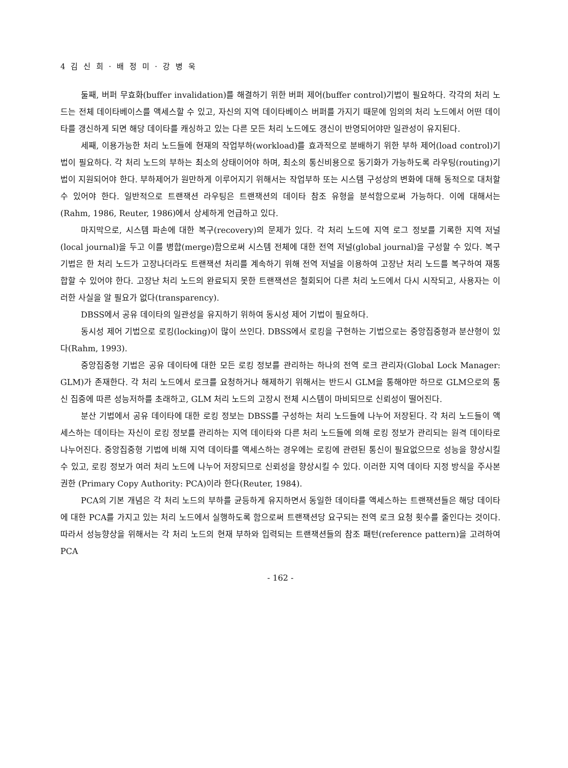4 김 신 희 · 배 정 미 · 강 병 욱
둘째, 버퍼 무효화(buffer invalidation)를 해결하기 위한 버퍼 제어(buffer control)기법이 필요하다. 각각의 처리 노드는 전체 데이타베이스를 액세스할 수 있고, 자신의 지역 데이타베이스 버퍼를 가지기 때문에 임의의 처리 노드에서 어떤 데이타를 갱신하게 되면 해당 데이타를 캐싱하고 있는 다른 모든 처리 노드에도 갱신이 반영되어야만 일관성이 유지된다.
세째, 이용가능한 처리 노드들에 현재의 작업부하(workload)를 효과적으로 분배하기 위한 부하 제어(load control)기법이 필요하다. 각 처리 노드의 부하는 최소의 상태이어야 하며, 최소의 통신비용으로 동기화가 가능하도록 라우팅(routing)기법이 지원되어야 한다. 부하제어가 원만하게 이루어지기 위해서는 작업부하 또는 시스템 구성상의 변화에 대해 동적으로 대처할 수 있어야 한다. 일반적으로 트랜잭션 라우팅은 트랜잭션의 데이타 참조 유형을 분석함으로써 가능하다. 이에 대해서는 (Rahm, 1986, Reuter, 1986)에서 상세하게 언급하고 있다.
마지막으로, 시스템 파손에 대한 복구(recovery)의 문제가 있다. 각 처리 노드에 지역 로그 정보를 기록한 지역 저널(local journal)을 두고 이를 병합(merge)함으로써 시스템 전체에 대한 전역 저널(global journal)을 구성할 수 있다. 복구기법은 한 처리 노드가 고장나더라도 트랜잭션 처리를 계속하기 위해 전역 저널을 이용하여 고장난 처리 노드를 복구하여 재통합할 수 있어야 한다. 고장난 처리 노드의 완료되지 못한 트랜잭션은 철회되어 다른 처리 노드에서 다시 시작되고, 사용자는 이러한 사실을 알 필요가 없다(transparency).
DBSS에서 공유 데이타의 일관성을 유지하기 위하여 동시성 제어 기법이 필요하다.
동시성 제어 기법으로 로킹(locking)이 많이 쓰인다. DBSS에서 로킹을 구현하는 기법으로는 중앙집중형과 분산형이 있다(Rahm, 1993).
중앙집중형 기법은 공유 데이타에 대한 모든 로킹 정보를 관리하는 하나의 전역 로크 관리자(Global Lock Manager: GLM)가 존재한다. 각 처리 노드에서 로크를 요청하거나 해제하기 위해서는 반드시 GLM을 통해야만 하므로 GLM으로의 통신 집중에 따른 성능저하를 초래하고, GLM 처리 노드의 고장시 전체 시스템이 마비되므로 신뢰성이 떨어진다.
분산 기법에서 공유 데이타에 대한 로킹 정보는 DBSS를 구성하는 처리 노드들에 나누어 저장된다. 각 처리 노드들이 액세스하는 데이타는 자신이 로킹 정보를 관리하는 지역 데이타와 다른 처리 노드들에 의해 로킹 정보가 관리되는 원격 데이타로 나누어진다. 중앙집중형 기법에 비해 지역 데이타를 액세스하는 경우에는 로킹에 관련된 통신이 필요없으므로 성능을 향상시킬 수 있고, 로킹 정보가 여러 처리 노드에 나누어 저장되므로 신뢰성을 향상시킬 수 있다. 이러한 지역 데이타 지정 방식을 주사본 권한 (Primary Copy Authority: PCA)이라 한다(Reuter, 1984).
PCA의 기본 개념은 각 처리 노드의 부하를 균등하게 유지하면서 동일한 데이타를 액세스하는 트랜잭션들은 해당 데이타에 대한 PCA를 가지고 있는 처리 노드에서 실행하도록 함으로써 트랜잭션당 요구되는 전역 로크 요청 횟수를 줄인다는 것이다. 따라서 성능향상을 위해서는 각 처리 노드의 현재 부하와 입력되는 트랜잭션들의 참조 패턴(reference pattern)을 고려하여 PCA
- 162 -